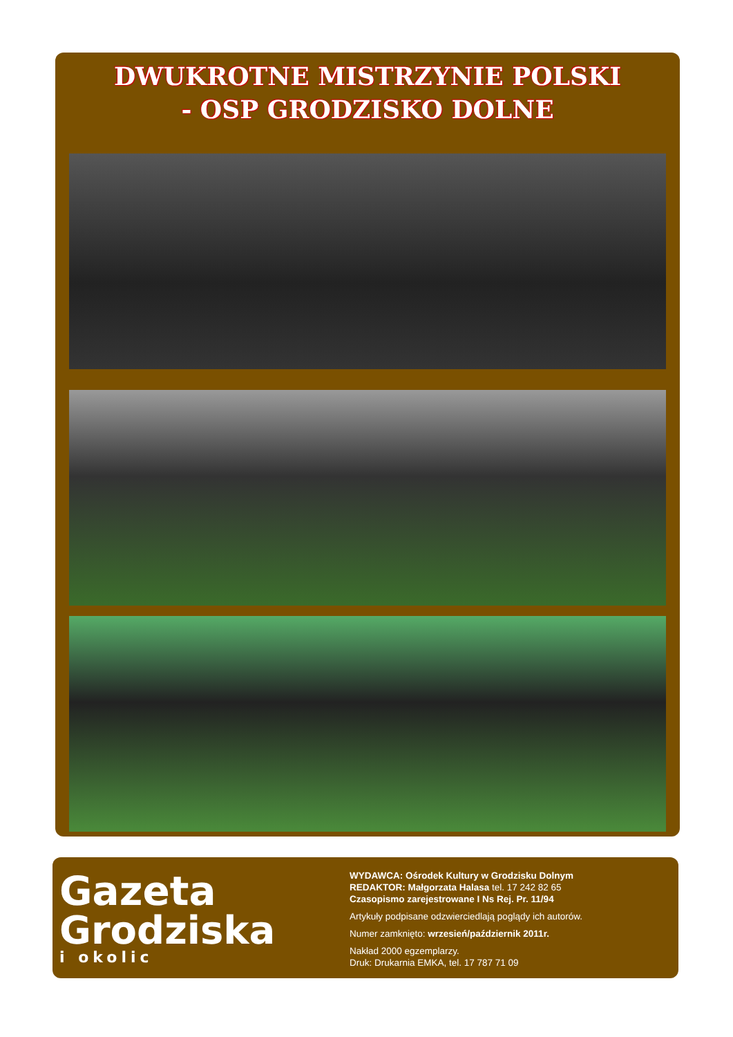DWUKROTNE MISTRZYNIE POLSKI
- OSP GRODZISKO DOLNE
Gazeta
Grodziska
i okolic
WYDAWCA: Ośrodek Kultury w Grodzisku Dolnym
REDAKTOR: Małgorzata Halasa tel. 17 242 82 65
Czasopismo zarejestrowane I Ns Rej. Pr. 11/94
Artykuły podpisane odzwierciedlają poglądy ich autorów.
Numer zamknięto: wrzesień/październik 2011r.
Nakład 2000 egzemplarzy.
Druk: Drukarnia EMKA, tel. 17 787 71 09